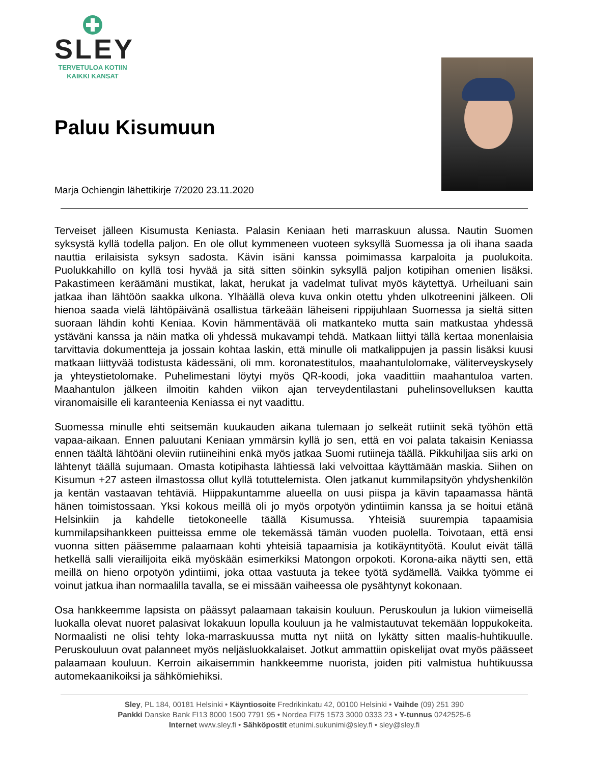SLEY
TERVETULOA KOTIIN
KAIKKI KANSAT
Paluu Kisumuun
Marja Ochiengin lähettikirje 7/2020 23.11.2020
Terveiset jälleen Kisumusta Keniasta. Palasin Keniaan heti marraskuun alussa. Nautin Suomen syksystä kyllä todella paljon. En ole ollut kymmeneen vuoteen syksyllä Suomessa ja oli ihana saada nauttia erilaisista syksyn sadosta. Kävin isäni kanssa poimimassa karpaloita ja puolukoita. Puolukkahillo on kyllä tosi hyvää ja sitä sitten söinkin syksyllä paljon kotipihan omenien lisäksi. Pakastimeen keräämäni mustikat, lakat, herukat ja vadelmat tulivat myös käytettyä. Urheiluani sain jatkaa ihan lähtöön saakka ulkona. Ylhäällä oleva kuva onkin otettu yhden ulkotreenini jälkeen. Oli hienoa saada vielä lähtöpäivänä osallistua tärkeään läheiseni rippijuhlaan Suomessa ja sieltä sitten suoraan lähdin kohti Keniaa. Kovin hämmentävää oli matkanteko mutta sain matkustaa yhdessä ystäväni kanssa ja näin matka oli yhdessä mukavampi tehdä. Matkaan liittyi tällä kertaa monenlaisia tarvittavia dokumentteja ja jossain kohtaa laskin, että minulle oli matkalippujen ja passin lisäksi kuusi matkaan liittyvää todistusta kädessäni, oli mm. koronatestitulos, maahantulolomake, väliterveyskysely ja yhteystietolomake. Puhelimestani löytyi myös QR-koodi, joka vaadittiin maahantuloa varten. Maahantulon jälkeen ilmoitin kahden viikon ajan terveydentilastani puhelinsovelluksen kautta viranomaisille eli karanteenia Keniassa ei nyt vaadittu.
Suomessa minulle ehti seitsemän kuukauden aikana tulemaan jo selkeät rutiinit sekä työhön että vapaa-aikaan. Ennen paluutani Keniaan ymmärsin kyllä jo sen, että en voi palata takaisin Keniassa ennen täältä lähtöäni oleviin rutiineihini enkä myös jatkaa Suomi rutiineja täällä. Pikkuhiljaa siis arki on lähtenyt täällä sujumaan. Omasta kotipihasta lähtiessä laki velvoittaa käyttämään maskia. Siihen on Kisumun +27 asteen ilmastossa ollut kyllä totuttelemista. Olen jatkanut kummilapsityön yhdyshenkilön ja kentän vastaavan tehtäviä. Hiippakuntamme alueella on uusi piispa ja kävin tapaamassa häntä hänen toimistossaan. Yksi kokous meillä oli jo myös orpotyön ydintiimin kanssa ja se hoitui etänä Helsinkiin ja kahdelle tietokoneelle täällä Kisumussa. Yhteisiä suurempia tapaamisia kummilapsihankkeen puitteissa emme ole tekemässä tämän vuoden puolella. Toivotaan, että ensi vuonna sitten pääsemme palaamaan kohti yhteisiä tapaamisia ja kotikäyntityötä. Koulut eivät tällä hetkellä salli vierailijoita eikä myöskään esimerkiksi Matongon orpokoti. Korona-aika näytti sen, että meillä on hieno orpotyön ydintiimi, joka ottaa vastuuta ja tekee työtä sydämellä. Vaikka työmme ei voinut jatkua ihan normaalilla tavalla, se ei missään vaiheessa ole pysähtynyt kokonaan.
Osa hankkeemme lapsista on päässyt palaamaan takaisin kouluun. Peruskoulun ja lukion viimeisellä luokalla olevat nuoret palasivat lokakuun lopulla kouluun ja he valmistautuvat tekemään loppukokeita. Normaalisti ne olisi tehty loka-marraskuussa mutta nyt niitä on lykätty sitten maalis-huhtikuulle. Peruskouluun ovat palanneet myös neljäsluokkalaiset. Jotkut ammattiin opiskelijat ovat myös päässeet palaamaan kouluun. Kerroin aikaisemmin hankkeemme nuorista, joiden piti valmistua huhtikuussa automekaanikoiksi ja sähkömiehiksi.
Sley, PL 184, 00181 Helsinki • Käyntiosoite Fredrikinkatu 42, 00100 Helsinki • Vaihde (09) 251 390
Pankki Danske Bank FI13 8000 1500 7791 95 • Nordea FI75 1573 3000 0333 23 • Y-tunnus 0242525-6
Internet www.sley.fi • Sähköpostit etunimi.sukunimi@sley.fi • sley@sley.fi